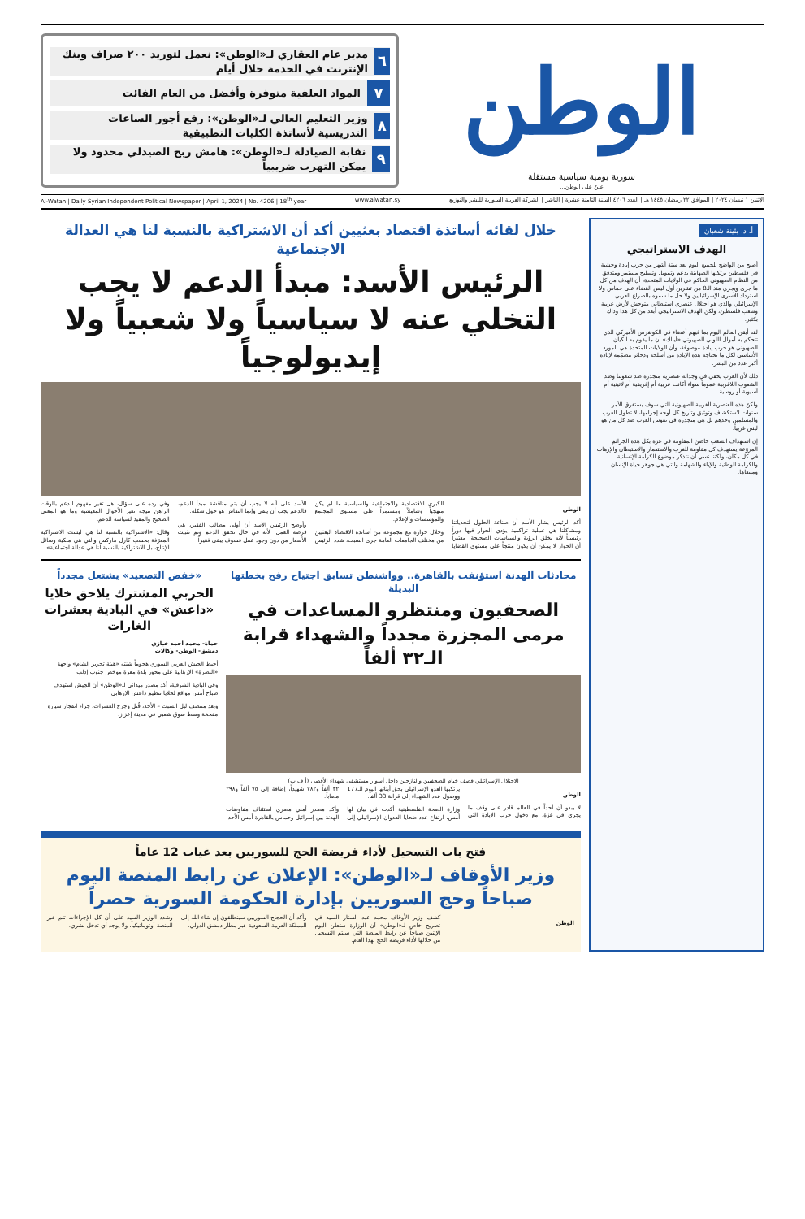الوطن
سورية يومية سياسية مستقلة
عينٌ على الوطن...
٦
مدير عام العقاري لـ«الوطن»: نعمل لتوريد ٢٠٠ صراف وبنك الإنترنت في الخدمة خلال أيام
٧
المواد العلفية متوفرة وأفضل من العام الفائت
٨
وزير التعليم العالي لـ«الوطن»: رفع أجور الساعات التدريسية لأساتذة الكليات التطبيقية
٩
نقابة الصيادلة لـ«الوطن»: هامش ربح الصيدلي محدود ولا يمكن التهرب ضريبياً
الإثنين ١ نيسان ٢٠٢٤ | الموافق ٢٢ رمضان ١٤٤٥ هـ | العدد ٤٢٠٦ السنة الثامنة عشرة | الناشر | الشركة العربية السورية للنشر والتوزيع www.alwatan.sy Al-Watan | Daily Syrian Independent Political Newspaper | April 1, 2024 | No. 4206 | 18<sup>th</sup> year
أ. د. بثينة شعبان
الهدف الاستراتيجي
أصبح من الواضح للجميع اليوم بعد ستة أشهر من حرب إبادة وحشية في فلسطين يرتكبها الصهاينة بدعم وتمويل وتسليح مستمر ومتدفق من النظام الصهيوني الحاكم في الولايات المتحدة، أن الهدف من كل ما جرى ويجري منذ الـ8 من تشرين أول ليس القضاء على حماس ولا استرداد الأسرى الإسرائيليين ولا حل ما سموه بالصراع العربي الإسرائيلي والذي هو احتلال عنصري استيطاني متوحش لأرض عربية وشعب فلسطين، ولكن الهدف الاستراتيجي أبعد من كل هذا وذاك بكثير.
لقد أيقن العالم اليوم بما فيهم أعضاء في الكونغرس الأميركي الذي تتحكم به أموال اللوبي الصهيوني «أيباك» أن ما يقوم به الكيان الصهيوني هو حرب إبادة موصوفة، وأن الولايات المتحدة هي المورد الأساسي لكل ما تحتاجه هذه الإبادة من أسلحة وذخائر مصمّمة لإبادة أكبر عدد من البشر.
ذلك لأن الغرب يخفي في وجدانه عنصرية متجذرة ضد شعوبنا وضد الشعوب اللاغربية عموماً سواء أكانت عربية أم إفريقية أم لاتينية أم آسيوية أو روسية.
ولكنّ هذه العنصرية الغربية الصهيونية التي سوف يستغرق الأمر سنوات لاستكشاف وتوثيق وتأريخ كل أوجه إجرامها، لا تطول العرب والمسلمين وحدهم بل هي متجذرة في نفوس الغرب ضد كل من هو ليس غربياً.
إن استهداف الشعب حاضن المقاومة في غزة بكل هذه الجرائم المروّعة يستهدف كل مقاومة للغرب والاستعمار والاستيطان والإرهاب في كل مكان، ولكننا نسي أن نتذكر موضوع الكرامة الإنسانية والكرامة الوطنية والإباء والشهامة والتي هي جوهر حياة الإنسان ومبتغاها.
خلال لقائه أساتذة اقتصاد بعثيين أكد أن الاشتراكية بالنسبة لنا هي العدالة الاجتماعية
الرئيس الأسد: مبدأ الدعم لا يجب التخلي عنه لا سياسياً ولا شعبياً ولا إيديولوجياً
الوطن
أكد الرئيس بشار الأسد أن صناعة الحلول لتحدياتنا ومشاكلنا هي عملية تراكمية يؤدي الحوار فيها دوراً رئيسياً لأنه يخلق الرؤية والسياسات الصحيحة، معتبراً أن الحوار لا يمكن أن يكون منتجاً على مستوى القضايا الكبرى الاقتصادية والاجتماعية والسياسية ما لم يكن منهجياً وشاملاً ومستمراً على مستوى المجتمع والمؤسسات والإعلام.
وخلال حواره مع مجموعة من أساتذة الاقتصاد البعثيين من مختلف الجامعات العامة جرى السبت، شدد الرئيس الأسد على أنه لا يجب أن يتم مناقشة مبدأ الدعم، فالدعم يجب أن يبقى وإنما النقاش هو حول شكله.
وأوضح الرئيس الأسد أن أولى مطالب الفقير، هي فرصة العمل، لأنه في حال تحقق الدعم وتم تثبيت الأسعار من دون وجود عمل فسوف يبقى فقيراً.
وفي رده على سؤال، هل تغير مفهوم الدعم بالوقت الراهن نتيجة تغير الأحوال المعيشية وما هو المعنى الصحيح والمفيد لسياسة الدعم.
وقال: «الاشتراكية بالنسبة لنا هي ليست الاشتراكية المعرّفة بحسب كارل ماركس والتي هي ملكية وسائل الإنتاج، بل الاشتراكية بالنسبة لنا هي عدالة اجتماعية».
محادثات الهدنة استؤنفت بالقاهرة.. وواشنطن تسابق اجتياح رفح بخطتها البديلة
الصحفيون ومنتظرو المساعدات في مرمى المجزرة مجدداً والشهداء قرابة الـ٣٢ ألفاً
الاحتلال الإسرائيلي قصف خيام الصحفيين والنازحين داخل أسوار مستشفى شهداء الأقصى (أ ف ب)
الوطن
لا يبدو أن أحداً في العالم قادر على وقف ما يجري في غزة، مع دخول حرب الإبادة التي يرتكبها العدو الإسرائيلي بحق أبنائها اليوم الـ177 ووصول عدد الشهداء إلى قرابة 33 ألفاً.
وزارة الصحة الفلسطينية أكدت في بيان لها أمس، ارتفاع عدد ضحايا العدوان الإسرائيلي إلى ٣٢ ألفاً و٧٨٢ شهيداً، إضافة إلى ٧٥ ألفاً و٢٩٨ مصاباً.
وأكد مصدر أمني مصري استئناف مفاوضات الهدنة بين إسرائيل وحماس بالقاهرة أمس الأحد.
«خفض التصعيد» يشتعل مجدداً
الحربي المشترك يلاحق خلايا «داعش» في البادية بعشرات الغارات
حماة- محمد أحمد خبازي
دمشق- الوطن- وكالات
أحبط الجيش العربي السوري هجوماً شنته «هيئة تحرير الشام» واجهة «النصرة» الإرهابية على محور بلدة معرة موخص جنوب إدلب.
وفي البادية الشرقية، أكد مصدر ميداني لـ«الوطن» أن الجيش استهدف صباح أمس مواقع لخلايا تنظيم داعش الإرهابي.
وبعد منتصف ليل السبت – الأحد، قُتل وجرح العشرات، جراء انفجار سيارة مفخخة وسط سوق شعبي في مدينة إعزاز.
فتح باب التسجيل لأداء فريضة الحج للسوريين بعد غياب 12 عاماً
وزير الأوقاف لـ«الوطن»: الإعلان عن رابط المنصة اليوم صباحاً وحج السوريين بإدارة الحكومة السورية حصراً
الوطن
كشف وزير الأوقاف محمد عبد الستار السيد في تصريح خاص لـ«الوطن» أن الوزارة ستعلن اليوم الإثنين صباحاً عن رابط المنصة التي سيتم التسجيل من خلالها لأداء فريضة الحج لهذا العام.
وأكد أن الحجاج السوريين سينطلقون إن شاء الله إلى المملكة العربية السعودية عبر مطار دمشق الدولي.
وشدد الوزير السيد على أن كل الإجراءات تتم عبر المنصة أوتوماتيكياً، ولا يوجد أي تدخل بشري.